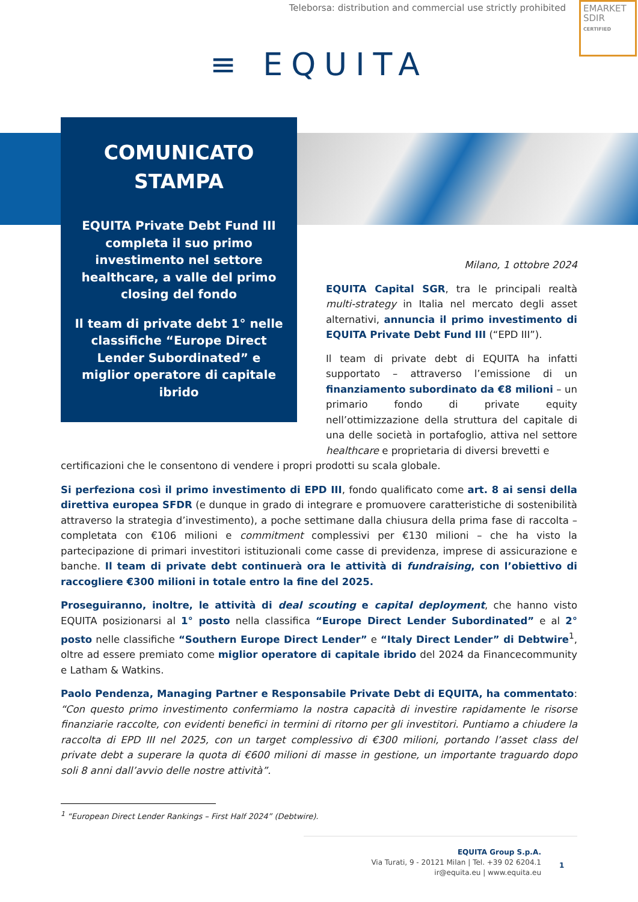Teleborsa: distribution and commercial use strictly prohibited
EMARKET
SDIR
CERTIFIED
≡ EQUITA
COMUNICATO STAMPA
EQUITA Private Debt Fund III completa il suo primo investimento nel settore healthcare, a valle del primo closing del fondo
Il team di private debt 1° nelle classifiche “Europe Direct Lender Subordinated” e miglior operatore di capitale ibrido
Milano, 1 ottobre 2024
EQUITA Capital SGR, tra le principali realtà multi-strategy in Italia nel mercato degli asset alternativi, annuncia il primo investimento di EQUITA Private Debt Fund III (“EPD III”).
Il team di private debt di EQUITA ha infatti supportato – attraverso l’emissione di un finanziamento subordinato da €8 milioni – un primario fondo di private equity nell’ottimizzazione della struttura del capitale di una delle società in portafoglio, attiva nel settore healthcare e proprietaria di diversi brevetti e
certificazioni che le consentono di vendere i propri prodotti su scala globale.
Si perfeziona così il primo investimento di EPD III, fondo qualificato come art. 8 ai sensi della direttiva europea SFDR (e dunque in grado di integrare e promuovere caratteristiche di sostenibilità attraverso la strategia d’investimento), a poche settimane dalla chiusura della prima fase di raccolta – completata con €106 milioni e commitment complessivi per €130 milioni – che ha visto la partecipazione di primari investitori istituzionali come casse di previdenza, imprese di assicurazione e banche. Il team di private debt continuerà ora le attività di fundraising, con l’obiettivo di raccogliere €300 milioni in totale entro la fine del 2025.
Proseguiranno, inoltre, le attività di deal scouting e capital deployment, che hanno visto EQUITA posizionarsi al 1° posto nella classifica “Europe Direct Lender Subordinated” e al 2° posto nelle classifiche “Southern Europe Direct Lender” e “Italy Direct Lender” di Debtwire<sup>1</sup>, oltre ad essere premiato come miglior operatore di capitale ibrido del 2024 da Financecommunity e Latham & Watkins.
Paolo Pendenza, Managing Partner e Responsabile Private Debt di EQUITA, ha commentato: “Con questo primo investimento confermiamo la nostra capacità di investire rapidamente le risorse finanziarie raccolte, con evidenti benefici in termini di ritorno per gli investitori. Puntiamo a chiudere la raccolta di EPD III nel 2025, con un target complessivo di €300 milioni, portando l’asset class del private debt a superare la quota di €600 milioni di masse in gestione, un importante traguardo dopo soli 8 anni dall’avvio delle nostre attività”.
<sup>1</sup> “European Direct Lender Rankings – First Half 2024” (Debtwire).
EQUITA Group S.p.A.
Via Turati, 9 - 20121 Milan | Tel. +39 02 6204.1
ir@equita.eu | www.equita.eu
1